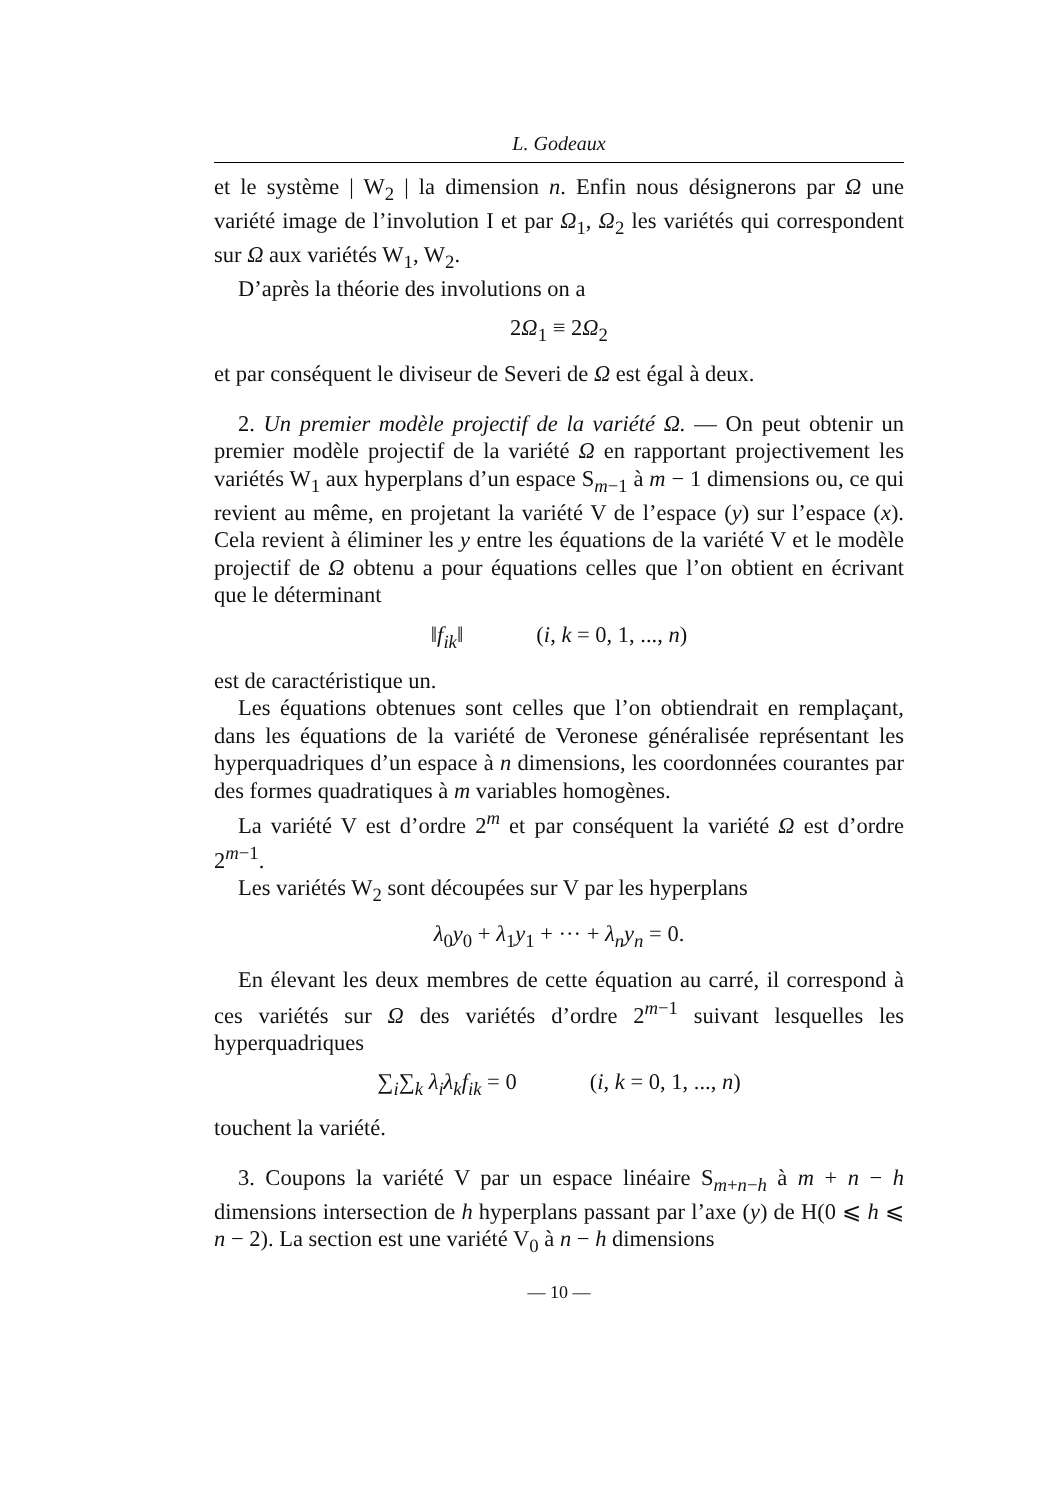L. Godeaux
et le système | W<sub>2</sub> | la dimension n. Enfin nous désignerons par Ω une variété image de l’involution I et par Ω<sub>1</sub>, Ω<sub>2</sub> les variétés qui correspondent sur Ω aux variétés W<sub>1</sub>, W<sub>2</sub>.
D’après la théorie des involutions on a
2Ω<sub>1</sub> ≡ 2Ω<sub>2</sub>
et par conséquent le diviseur de Severi de Ω est égal à deux.
2. Un premier modèle projectif de la variété Ω. — On peut obtenir un premier modèle projectif de la variété Ω en rapportant projectivement les variétés W<sub>1</sub> aux hyperplans d’un espace S<sub>m−1</sub> à m − 1 dimensions ou, ce qui revient au même, en projetant la variété V de l’espace (y) sur l’espace (x). Cela revient à éliminer les y entre les équations de la variété V et le modèle projectif de Ω obtenu a pour équations celles que l’on obtient en écrivant que le déterminant
‖f<sub>ik</sub>‖ (i, k = 0, 1, ..., n)
est de caractéristique un.
Les équations obtenues sont celles que l’on obtiendrait en remplaçant, dans les équations de la variété de Veronese généralisée représentant les hyperquadriques d’un espace à n dimensions, les coordonnées courantes par des formes quadratiques à m variables homogènes.
La variété V est d’ordre 2<sup>m</sup> et par conséquent la variété Ω est d’ordre 2<sup>m−1</sup>.
Les variétés W<sub>2</sub> sont découpées sur V par les hyperplans
λ<sub>0</sub>y<sub>0</sub> + λ<sub>1</sub>y<sub>1</sub> + ··· + λ<sub>n</sub>y<sub>n</sub> = 0.
En élevant les deux membres de cette équation au carré, il correspond à ces variétés sur Ω des variétés d’ordre 2<sup>m−1</sup> suivant lesquelles les hyperquadriques
∑<sub>i</sub>∑<sub>k</sub> λ<sub>i</sub>λ<sub>k</sub>f<sub>ik</sub> = 0 (i, k = 0, 1, ..., n)
touchent la variété.
3. Coupons la variété V par un espace linéaire S<sub>m+n−h</sub> à m + n − h dimensions intersection de h hyperplans passant par l’axe (y) de H(0 ⩽ h ⩽ n − 2). La section est une variété V<sub>0</sub> à n − h dimensions
— 10 —